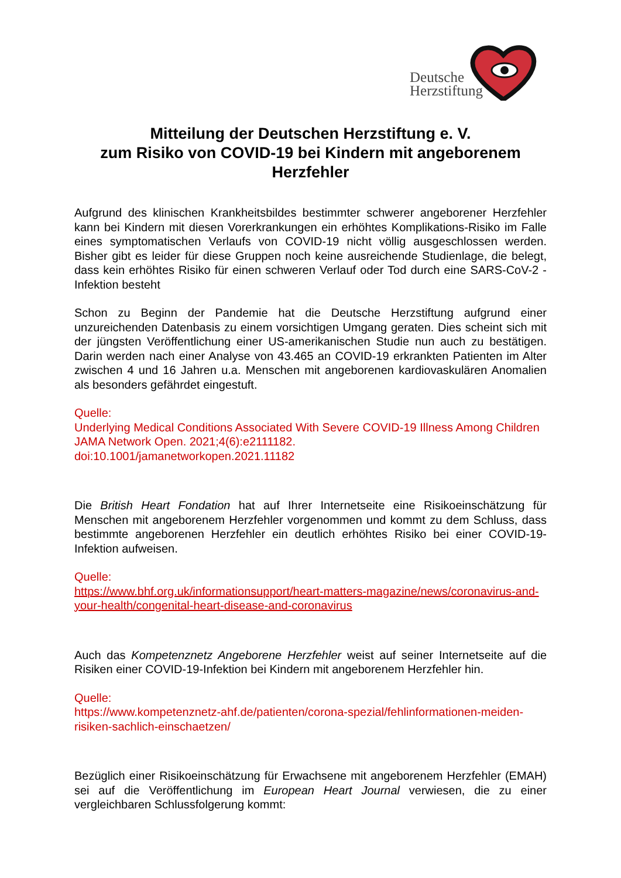Deutsche
Herzstiftung
Mitteilung der Deutschen Herzstiftung e. V.
zum Risiko von COVID-19 bei Kindern mit angeborenem Herzfehler
Aufgrund des klinischen Krankheitsbildes bestimmter schwerer angeborener Herzfehler kann bei Kindern mit diesen Vorerkrankungen ein erhöhtes Komplikations-Risiko im Falle eines symptomatischen Verlaufs von COVID-19 nicht völlig ausgeschlossen werden. Bisher gibt es leider für diese Gruppen noch keine ausreichende Studienlage, die belegt, dass kein erhöhtes Risiko für einen schweren Verlauf oder Tod durch eine SARS-CoV-2 -Infektion besteht
Schon zu Beginn der Pandemie hat die Deutsche Herzstiftung aufgrund einer unzureichenden Datenbasis zu einem vorsichtigen Umgang geraten. Dies scheint sich mit der jüngsten Veröffentlichung einer US-amerikanischen Studie nun auch zu bestätigen. Darin werden nach einer Analyse von 43.465 an COVID-19 erkrankten Patienten im Alter zwischen 4 und 16 Jahren u.a. Menschen mit angeborenen kardiovaskulären Anomalien als besonders gefährdet eingestuft.
Quelle:
Underlying Medical Conditions Associated With Severe COVID-19 Illness Among Children
JAMA Network Open. 2021;4(6):e2111182.
doi:10.1001/jamanetworkopen.2021.11182
Die British Heart Fondation hat auf Ihrer Internetseite eine Risikoeinschätzung für Menschen mit angeborenem Herzfehler vorgenommen und kommt zu dem Schluss, dass bestimmte angeborenen Herzfehler ein deutlich erhöhtes Risiko bei einer COVID-19-Infektion aufweisen.
Quelle:
https://www.bhf.org.uk/informationsupport/heart-matters-magazine/news/coronavirus-and-your-health/congenital-heart-disease-and-coronavirus
Auch das Kompetenznetz Angeborene Herzfehler weist auf seiner Internetseite auf die Risiken einer COVID-19-Infektion bei Kindern mit angeborenem Herzfehler hin.
Quelle:
https://www.kompetenznetz-ahf.de/patienten/corona-spezial/fehlinformationen-meiden-risiken-sachlich-einschaetzen/
Bezüglich einer Risikoeinschätzung für Erwachsene mit angeborenem Herzfehler (EMAH) sei auf die Veröffentlichung im European Heart Journal verwiesen, die zu einer vergleichbaren Schlussfolgerung kommt: